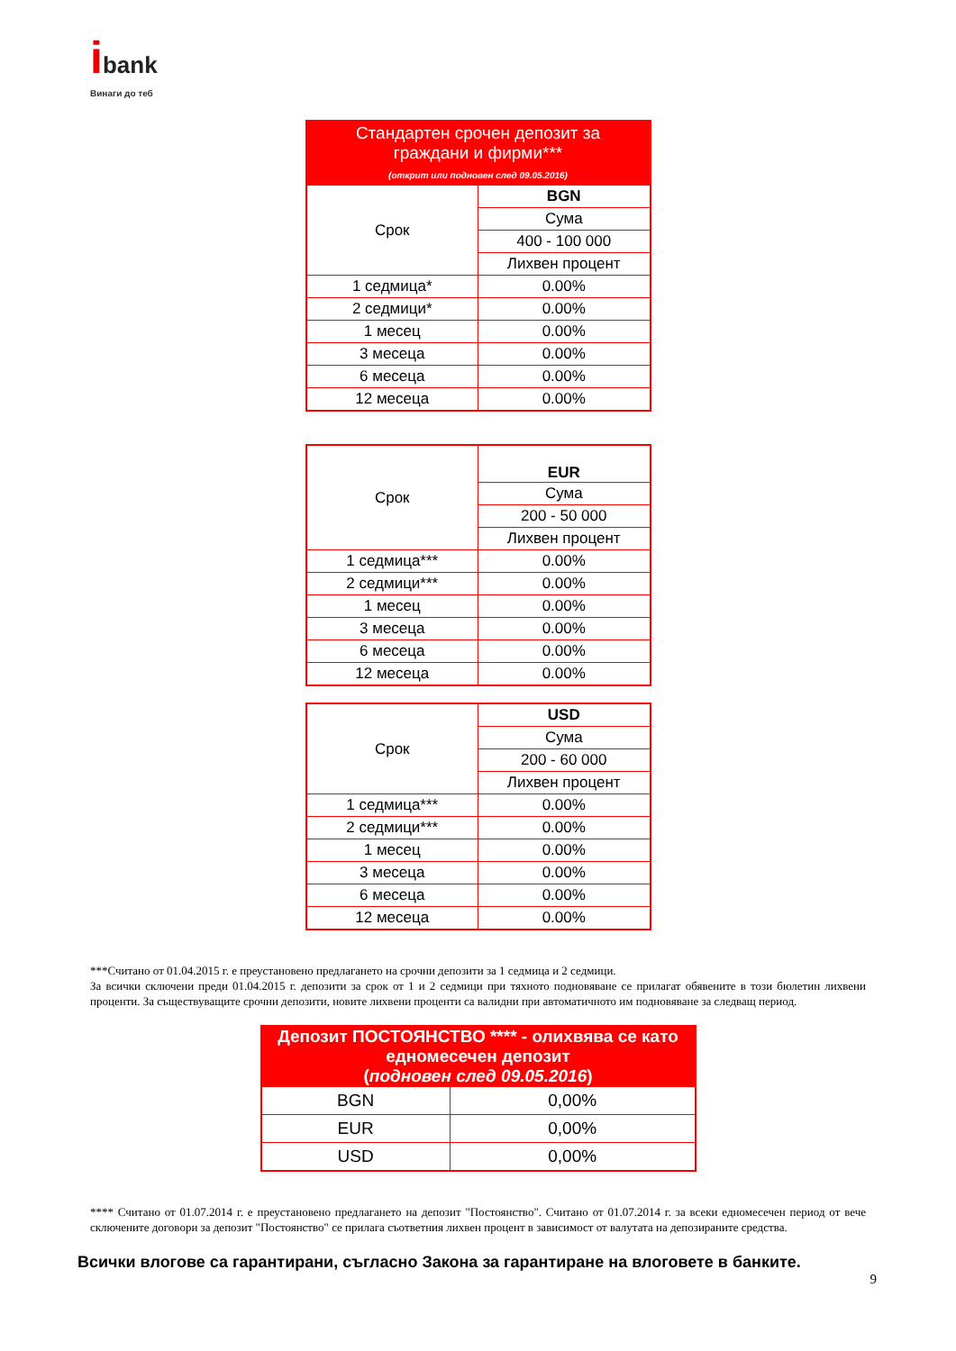ibank
Винаги до теб
| Стандартен срочен депозит за граждани и фирми*** (открит или подновен след 09.05.2016) | |
| --- | --- |
| Срок | BGN |
| | Сума |
| | 400 - 100 000 |
| | Лихвен процент |
| 1 седмица* | 0.00% |
| 2 седмици* | 0.00% |
| 1 месец | 0.00% |
| 3 месеца | 0.00% |
| 6 месеца | 0.00% |
| 12 месеца | 0.00% |
| Срок | EUR |
| | Сума |
| | 200 - 50 000 |
| | Лихвен процент |
| 1 седмица*** | 0.00% |
| 2 седмици*** | 0.00% |
| 1 месец | 0.00% |
| 3 месеца | 0.00% |
| 6 месеца | 0.00% |
| 12 месеца | 0.00% |
| Срок | USD |
| | Сума |
| | 200 - 60 000 |
| | Лихвен процент |
| 1 седмица*** | 0.00% |
| 2 седмици*** | 0.00% |
| 1 месец | 0.00% |
| 3 месеца | 0.00% |
| 6 месеца | 0.00% |
| 12 месеца | 0.00% |
***Считано от 01.04.2015 г. е преустановено предлагането на срочни депозити за 1 седмица и 2 седмици.
За всички сключени преди 01.04.2015 г. депозити за срок от 1 и 2 седмици при тяхното подновяване се прилагат обявените в този бюлетин лихвени проценти. За съществуващите срочни депозити, новите лихвени проценти са валидни при автоматичното им подновяване за следващ период.
| Депозит ПОСТОЯНСТВО **** - олихвява се като едномесечен депозит ( подновен след 09.05.2016 ) | |
| --- | --- |
| BGN | 0,00% |
| EUR | 0,00% |
| USD | 0,00% |
**** Считано от 01.07.2014 г. е преустановено предлагането на депозит "Постоянство". Считано от 01.07.2014 г. за всеки едномесечен период от вече сключените договори за депозит "Постоянство" се прилага съответния лихвен процент в зависимост от валутата на депозираните средства.
Всички влогове са гарантирани, съгласно Закона за гарантиране на влоговете в банките.
9